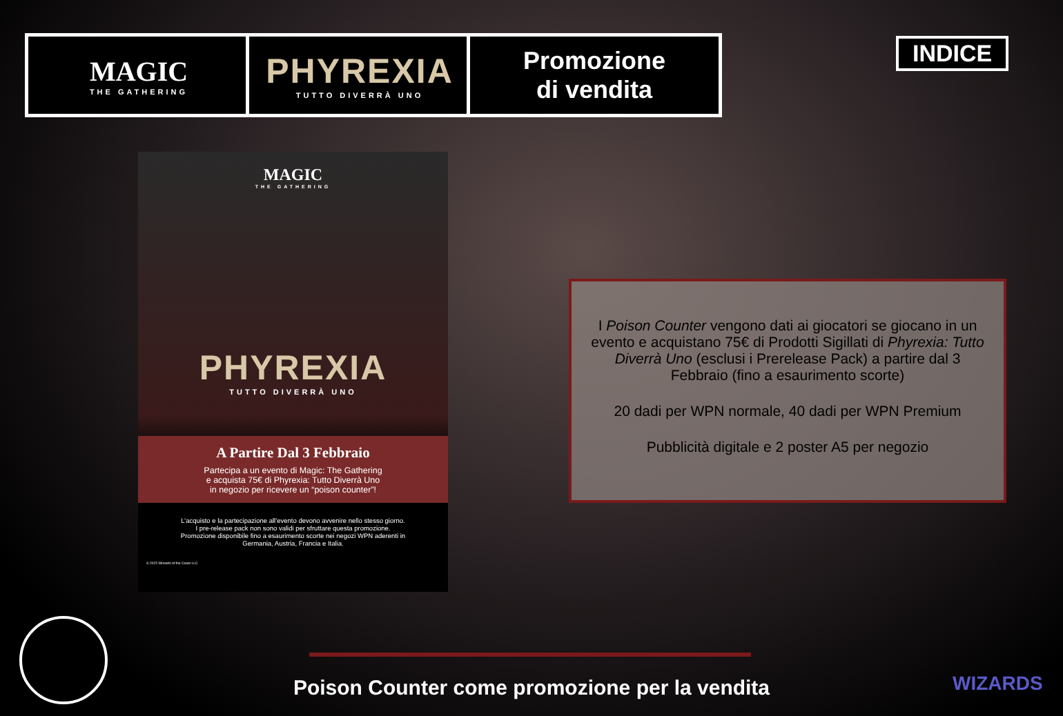MAGIC
THE GATHERING
PHYREXIA
TUTTO DIVERRÀ UNO
Promozione
di vendita
INDICE
MAGIC
THE GATHERING
PHYREXIA
TUTTO DIVERRÀ UNO
A Partire Dal 3 Febbraio
Partecipa a un evento di Magic: The Gathering
e acquista 75€ di Phyrexia: Tutto Diverrà Uno
in negozio per ricevere un “poison counter”!
L’acquisto e la partecipazione all’evento devono avvenire nello stesso giorno. I pre-release pack non sono validi per sfruttare questa promozione. Promozione disponibile fino a esaurimento scorte nei negozi WPN aderenti in Germania, Austria, Francia e Italia.
© 2022 Wizards of the Coast LLC
I Poison Counter vengono dati ai giocatori se giocano in un evento e acquistano 75€ di Prodotti Sigillati di Phyrexia: Tutto Diverrà Uno (esclusi i Prerelease Pack) a partire dal 3 Febbraio (fino a esaurimento scorte)
20 dadi per WPN normale, 40 dadi per WPN Premium
Pubblicità digitale e 2 poster A5 per negozio
Poison Counter come promozione per la vendita WIZARDS